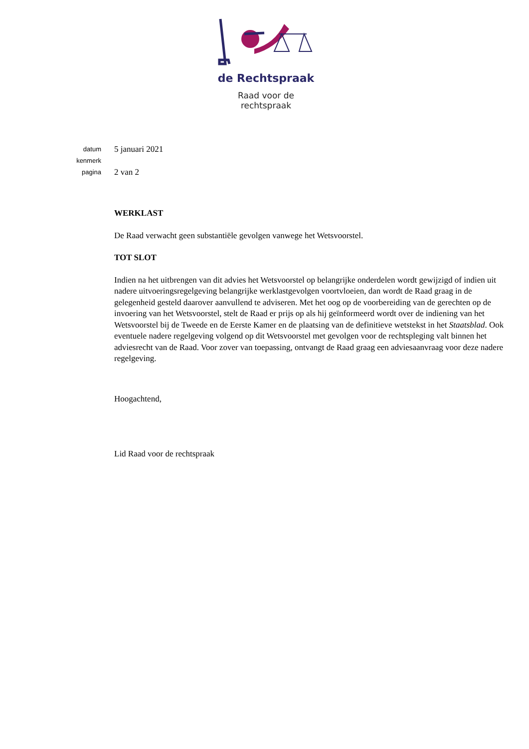de Rechtspraak
Raad voor de
rechtspraak
datum
5 januari 2021
kenmerk
pagina
2 van 2
WERKLAST
De Raad verwacht geen substantiële gevolgen vanwege het Wetsvoorstel.
TOT SLOT
Indien na het uitbrengen van dit advies het Wetsvoorstel op belangrijke onderdelen wordt gewijzigd of indien uit nadere uitvoeringsregelgeving belangrijke werklastgevolgen voortvloeien, dan wordt de Raad graag in de gelegenheid gesteld daarover aanvullend te adviseren. Met het oog op de voorbereiding van de gerechten op de invoering van het Wetsvoorstel, stelt de Raad er prijs op als hij geïnformeerd wordt over de indiening van het Wetsvoorstel bij de Tweede en de Eerste Kamer en de plaatsing van de definitieve wetstekst in het Staatsblad. Ook eventuele nadere regelgeving volgend op dit Wetsvoorstel met gevolgen voor de rechtspleging valt binnen het adviesrecht van de Raad. Voor zover van toepassing, ontvangt de Raad graag een adviesaanvraag voor deze nadere regelgeving.
Hoogachtend,
Lid Raad voor de rechtspraak